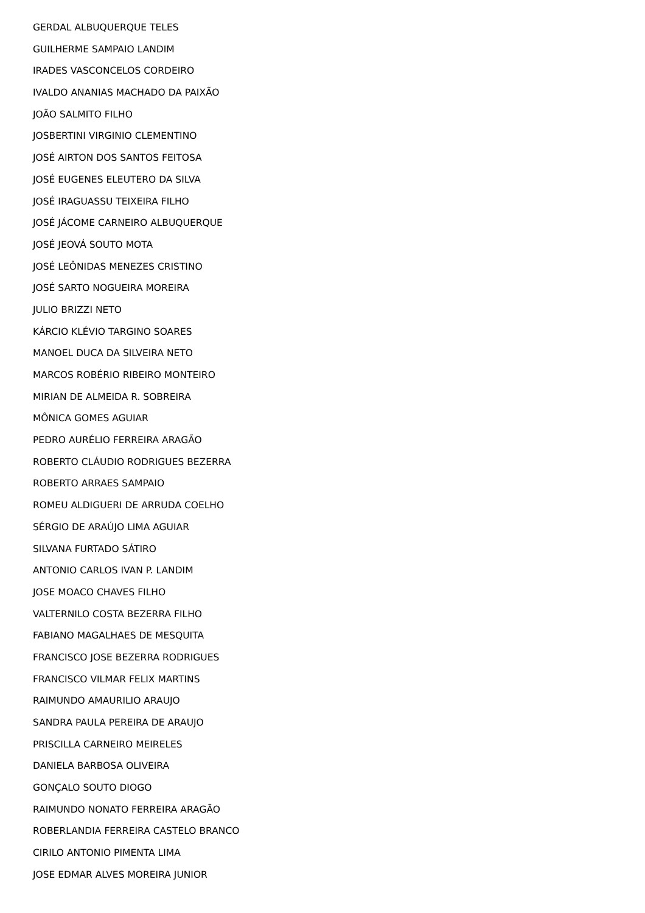GERDAL ALBUQUERQUE TELES
GUILHERME SAMPAIO LANDIM
IRADES VASCONCELOS CORDEIRO
IVALDO ANANIAS MACHADO DA PAIXÃO
JOÃO SALMITO FILHO
JOSBERTINI VIRGINIO CLEMENTINO
JOSÉ AIRTON DOS SANTOS FEITOSA
JOSÉ EUGENES ELEUTERO DA SILVA
JOSÉ IRAGUASSU TEIXEIRA FILHO
JOSÉ JÁCOME CARNEIRO ALBUQUERQUE
JOSÉ JEOVÁ SOUTO MOTA
JOSÉ LEÔNIDAS MENEZES CRISTINO
JOSÉ SARTO NOGUEIRA MOREIRA
JULIO BRIZZI NETO
KÁRCIO KLÉVIO TARGINO SOARES
MANOEL DUCA DA SILVEIRA NETO
MARCOS ROBÉRIO RIBEIRO MONTEIRO
MIRIAN DE ALMEIDA R. SOBREIRA
MÔNICA GOMES AGUIAR
PEDRO AURÉLIO FERREIRA ARAGÃO
ROBERTO CLÁUDIO RODRIGUES BEZERRA
ROBERTO ARRAES SAMPAIO
ROMEU ALDIGUERI DE ARRUDA COELHO
SÉRGIO DE ARAÚJO LIMA AGUIAR
SILVANA FURTADO SÁTIRO
ANTONIO CARLOS IVAN P. LANDIM
JOSE MOACO CHAVES FILHO
VALTERNILO COSTA BEZERRA FILHO
FABIANO MAGALHAES DE MESQUITA
FRANCISCO JOSE BEZERRA RODRIGUES
FRANCISCO VILMAR FELIX MARTINS
RAIMUNDO AMAURILIO ARAUJO
SANDRA PAULA PEREIRA DE ARAUJO
PRISCILLA CARNEIRO MEIRELES
DANIELA BARBOSA OLIVEIRA
GONÇALO SOUTO DIOGO
RAIMUNDO NONATO FERREIRA ARAGÃO
ROBERLANDIA FERREIRA CASTELO BRANCO
CIRILO ANTONIO PIMENTA LIMA
JOSE EDMAR ALVES MOREIRA JUNIOR